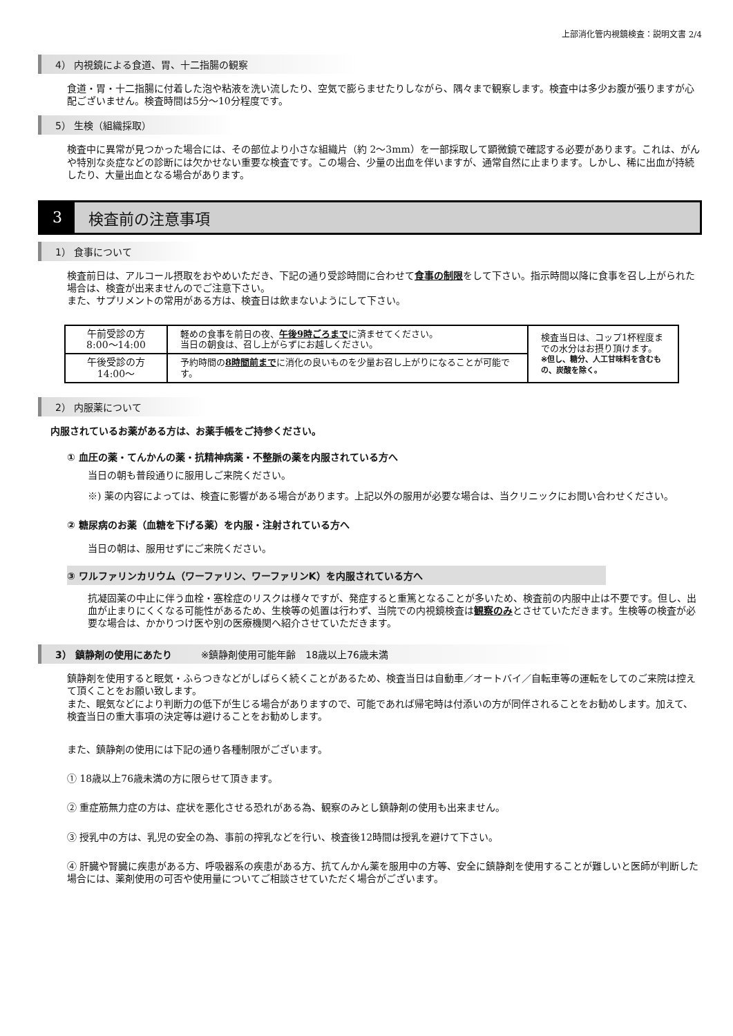上部消化管内視鏡検査：説明文書 2/4
4） 内視鏡による食道、胃、十二指腸の観察
食道・胃・十二指腸に付着した泡や粘液を洗い流したり、空気で膨らませたりしながら、隅々まで観察します。検査中は多少お腹が張りますが心配ございません。検査時間は5分〜10分程度です。
5） 生検（組織採取）
検査中に異常が見つかった場合には、その部位より小さな組織片（約 2〜3mm）を一部採取して顕微鏡で確認する必要があります。これは、がんや特別な炎症などの診断には欠かせない重要な検査です。この場合、少量の出血を伴いますが、通常自然に止まります。しかし、稀に出血が持続したり、大量出血となる場合があります。
3
検査前の注意事項
1） 食事について
検査前日は、アルコール摂取をおやめいただき、下記の通り受診時間に合わせて食事の制限をして下さい。指示時間以降に食事を召し上がられた場合は、検査が出来ませんのでご注意下さい。
また、サプリメントの常用がある方は、検査日は飲まないようにして下さい。
| 午前受診の方 8:00〜14:00 | 軽めの食事を前日の夜、 午後9時ごろまで に済ませてください。 当日の朝食は、召し上がらずにお越しください。 | 検査当日は、コップ1杯程度までの水分はお摂り頂けます。 ※但し、糖分、人工甘味料を含むもの、炭酸を除く。 |
| 午後受診の方 14:00〜 | 予約時間の 8時間前まで に消化の良いものを少量お召し上がりになることが可能です。 | |
2） 内服薬について
内服されているお薬がある方は、お薬手帳をご持参ください。
① 血圧の薬・てんかんの薬・抗精神病薬・不整脈の薬を内服されている方へ
当日の朝も普段通りに服用しご来院ください。
※) 薬の内容によっては、検査に影響がある場合があります。上記以外の服用が必要な場合は、当クリニックにお問い合わせください。
② 糖尿病のお薬（血糖を下げる薬）を内服・注射されている方へ
当日の朝は、服用せずにご来院ください。
③ ワルファリンカリウム（ワーファリン、ワーファリンK）を内服されている方へ
抗凝固薬の中止に伴う血栓・塞栓症のリスクは様々ですが、発症すると重篤となることが多いため、検査前の内服中止は不要です。但し、出血が止まりにくくなる可能性があるため、生検等の処置は行わず、当院での内視鏡検査は観察のみとさせていただきます。生検等の検査が必要な場合は、かかりつけ医や別の医療機関へ紹介させていただきます。
3） 鎮静剤の使用にあたり　　　※鎮静剤使用可能年齢　18歳以上76歳未満
鎮静剤を使用すると眠気・ふらつきなどがしばらく続くことがあるため、検査当日は自動車／オートバイ／自転車等の運転をしてのご来院は控えて頂くことをお願い致します。
また、眠気などにより判断力の低下が生じる場合がありますので、可能であれば帰宅時は付添いの方が同伴されることをお勧めします。加えて、検査当日の重大事項の決定等は避けることをお勧めします。
また、鎮静剤の使用には下記の通り各種制限がございます。
① 18歳以上76歳未満の方に限らせて頂きます。
② 重症筋無力症の方は、症状を悪化させる恐れがある為、観察のみとし鎮静剤の使用も出来ません。
③ 授乳中の方は、乳児の安全の為、事前の搾乳などを行い、検査後12時間は授乳を避けて下さい。
④ 肝臓や腎臓に疾患がある方、呼吸器系の疾患がある方、抗てんかん薬を服用中の方等、安全に鎮静剤を使用することが難しいと医師が判断した場合には、薬剤使用の可否や使用量についてご相談させていただく場合がございます。